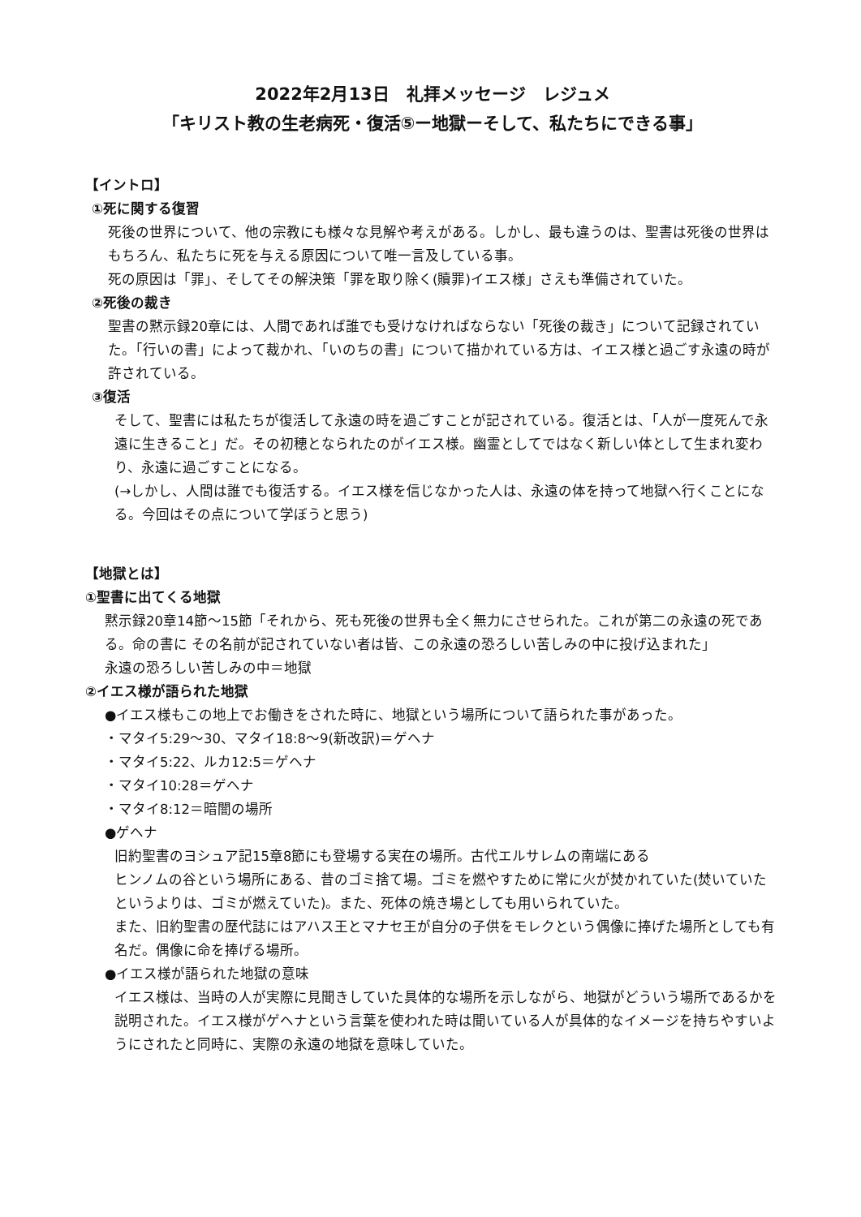2022年2月13日　礼拝メッセージ　レジュメ
「キリスト教の生老病死・復活⑤ー地獄ーそして、私たちにできる事」
【イントロ】
①死に関する復習
死後の世界について、他の宗教にも様々な見解や考えがある。しかし、最も違うのは、聖書は死後の世界はもちろん、私たちに死を与える原因について唯一言及している事。
死の原因は「罪」、そしてその解決策「罪を取り除く(贖罪)イエス様」さえも準備されていた。
②死後の裁き
聖書の黙示録20章には、人間であれば誰でも受けなければならない「死後の裁き」について記録されていた。「行いの書」によって裁かれ、「いのちの書」について描かれている方は、イエス様と過ごす永遠の時が許されている。
③復活
そして、聖書には私たちが復活して永遠の時を過ごすことが記されている。復活とは、「人が一度死んで永遠に生きること」だ。その初穂となられたのがイエス様。幽霊としてではなく新しい体として生まれ変わり、永遠に過ごすことになる。
(→しかし、人間は誰でも復活する。イエス様を信じなかった人は、永遠の体を持って地獄へ行くことになる。今回はその点について学ぼうと思う)
【地獄とは】
①聖書に出てくる地獄
黙示録20章14節〜15節「それから、死も死後の世界も全く無力にさせられた。これが第二の永遠の死である。命の書に その名前が記されていない者は皆、この永遠の恐ろしい苦しみの中に投げ込まれた」
永遠の恐ろしい苦しみの中＝地獄
②イエス様が語られた地獄
●イエス様もこの地上でお働きをされた時に、地獄という場所について語られた事があった。
・マタイ5:29〜30、マタイ18:8〜9(新改訳)＝ゲヘナ
・マタイ5:22、ルカ12:5＝ゲヘナ
・マタイ10:28＝ゲヘナ
・マタイ8:12＝暗闇の場所
●ゲヘナ
旧約聖書のヨシュア記15章8節にも登場する実在の場所。古代エルサレムの南端にある
ヒンノムの谷という場所にある、昔のゴミ捨て場。ゴミを燃やすために常に火が焚かれていた(焚いていたというよりは、ゴミが燃えていた)。また、死体の焼き場としても用いられていた。
また、旧約聖書の歴代誌にはアハス王とマナセ王が自分の子供をモレクという偶像に捧げた場所としても有名だ。偶像に命を捧げる場所。
●イエス様が語られた地獄の意味
イエス様は、当時の人が実際に見聞きしていた具体的な場所を示しながら、地獄がどういう場所であるかを説明された。イエス様がゲヘナという言葉を使われた時は聞いている人が具体的なイメージを持ちやすいようにされたと同時に、実際の永遠の地獄を意味していた。